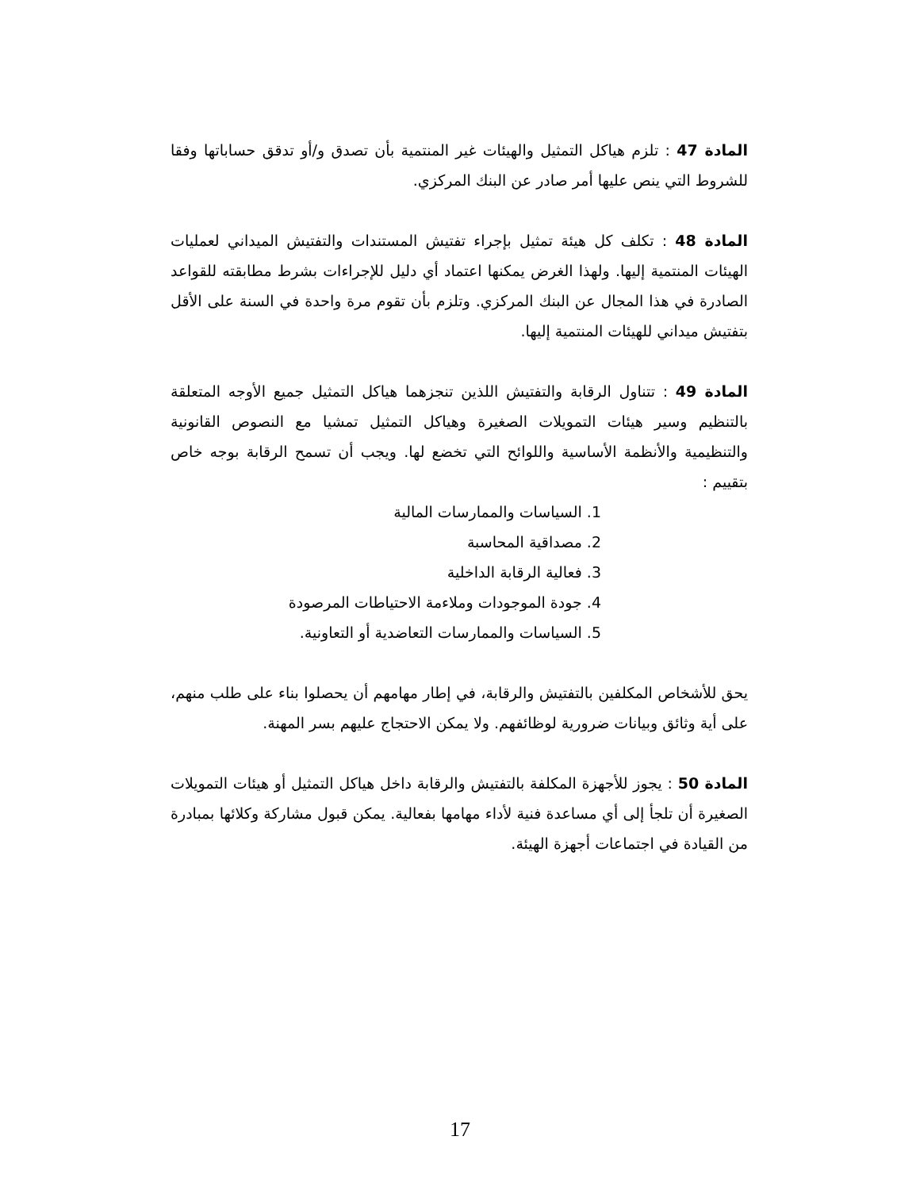المادة 47 : تلزم هياكل التمثيل والهيئات غير المنتمية بأن تصدق و/أو تدقق حساباتها وفقا للشروط التي ينص عليها أمر صادر عن البنك المركزي.
المادة 48 : تكلف كل هيئة تمثيل بإجراء تفتيش المستندات والتفتيش الميداني لعمليات الهيئات المنتمية إليها. ولهذا الغرض يمكنها اعتماد أي دليل للإجراءات بشرط مطابقته للقواعد الصادرة في هذا المجال عن البنك المركزي. وتلزم بأن تقوم مرة واحدة في السنة على الأقل بتفتيش ميداني للهيئات المنتمية إليها.
المادة 49 : تتناول الرقابة والتفتيش اللذين تنجزهما هياكل التمثيل جميع الأوجه المتعلقة بالتنظيم وسير هيئات التمويلات الصغيرة وهياكل التمثيل تمشيا مع النصوص القانونية والتنظيمية والأنظمة الأساسية واللوائح التي تخضع لها. ويجب أن تسمح الرقابة بوجه خاص بتقييم :
1. السياسات والممارسات المالية
2. مصداقية المحاسبة
3. فعالية الرقابة الداخلية
4. جودة الموجودات وملاءمة الاحتياطات المرصودة
5. السياسات والممارسات التعاضدية أو التعاونية.
يحق للأشخاص المكلفين بالتفتيش والرقابة، في إطار مهامهم أن يحصلوا بناء على طلب منهم، على أية وثائق وبيانات ضرورية لوظائفهم. ولا يمكن الاحتجاج عليهم بسر المهنة.
المادة 50 : يجوز للأجهزة المكلفة بالتفتيش والرقابة داخل هياكل التمثيل أو هيئات التمويلات الصغيرة أن تلجأ إلى أي مساعدة فنية لأداء مهامها بفعالية. يمكن قبول مشاركة وكلائها بمبادرة من القيادة في اجتماعات أجهزة الهيئة.
17